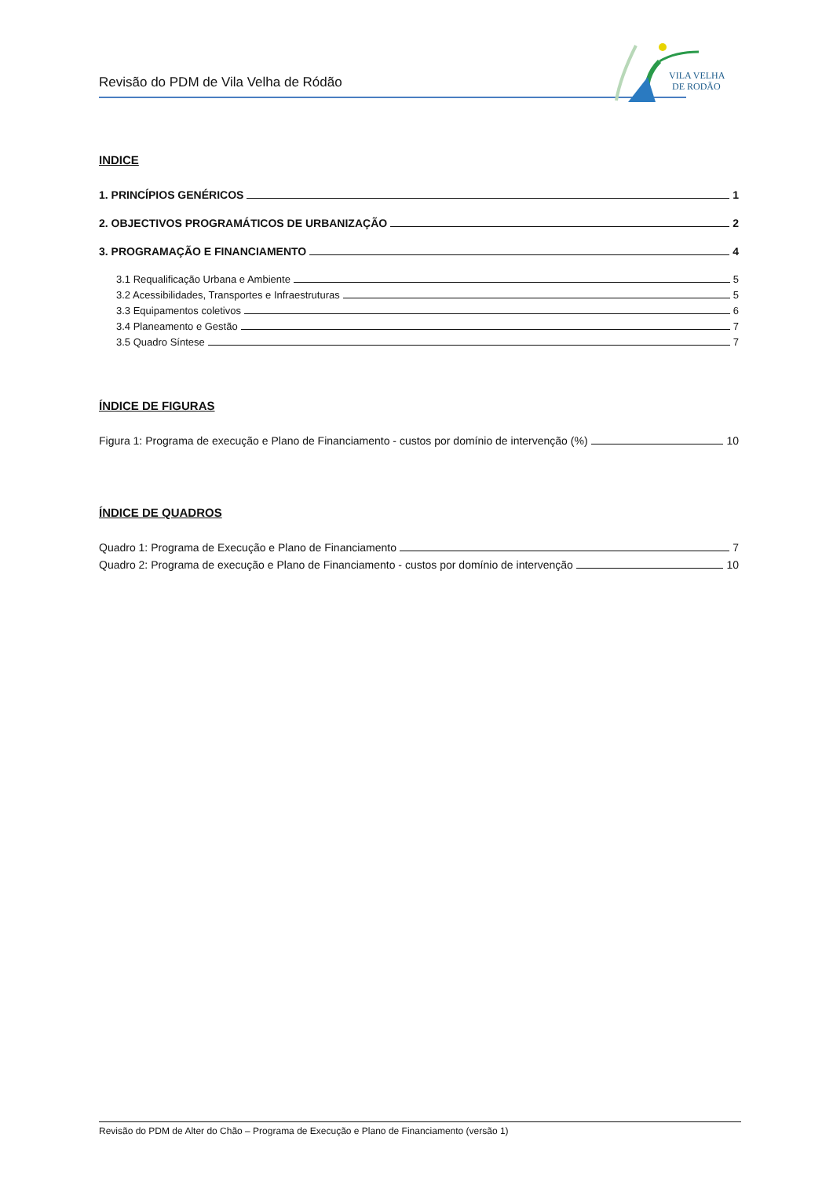Revisão do PDM de Vila Velha de Ródão
VILA VELHA
DE RODÃO
INDICE
1. PRINCÍPIOS GENÉRICOS 1
2. OBJECTIVOS PROGRAMÁTICOS DE URBANIZAÇÃO 2
3. PROGRAMAÇÃO E FINANCIAMENTO 4
3.1 Requalificação Urbana e Ambiente 5
3.2 Acessibilidades, Transportes e Infraestruturas 5
3.3 Equipamentos coletivos 6
3.4 Planeamento e Gestão 7
3.5 Quadro Síntese 7
ÍNDICE DE FIGURAS
Figura 1: Programa de execução e Plano de Financiamento - custos por domínio de intervenção (%) 10
ÍNDICE DE QUADROS
Quadro 1: Programa de Execução e Plano de Financiamento 7
Quadro 2: Programa de execução e Plano de Financiamento - custos por domínio de intervenção 10
Revisão do PDM de Alter do Chão – Programa de Execução e Plano de Financiamento (versão 1)